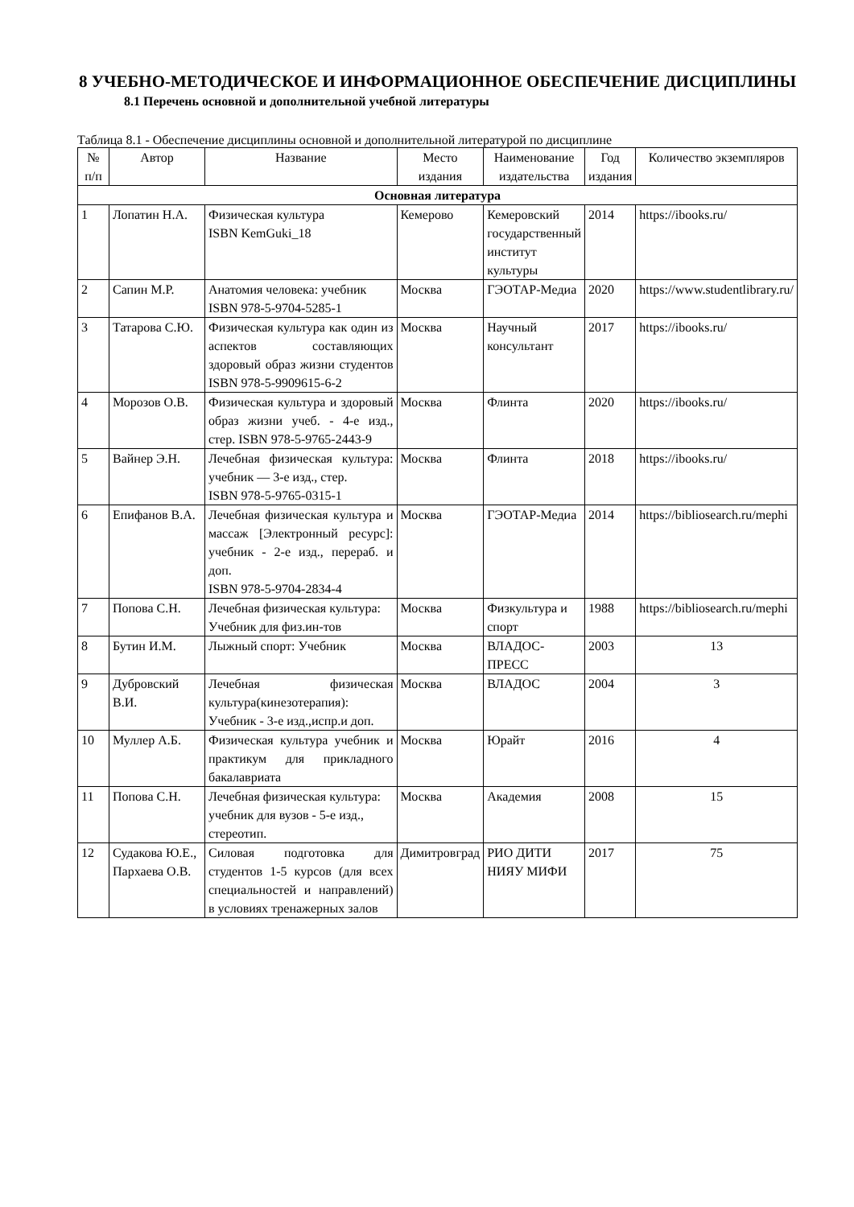8 УЧЕБНО-МЕТОДИЧЕСКОЕ И ИНФОРМАЦИОННОЕ ОБЕСПЕЧЕНИЕ ДИСЦИПЛИНЫ
8.1 Перечень основной и дополнительной учебной литературы
Таблица 8.1 - Обеспечение дисциплины основной и дополнительной литературой по дисциплине
| № п/п | Автор | Название | Место издания | Наименование издательства | Год издания | Количество экземпляров |
| --- | --- | --- | --- | --- | --- | --- |
| Основная литература | | | | | | |
| 1 | Лопатин Н.А. | Физическая культура ISBN KemGuki_18 | Кемерово | Кемеровский государственный институт культуры | 2014 | https://ibooks.ru/ |
| 2 | Сапин М.Р. | Анатомия человека: учебник ISBN 978-5-9704-5285-1 | Москва | ГЭОТАР-Медиа | 2020 | https://www.studentlibrary.ru/ |
| 3 | Татарова С.Ю. | Физическая культура как один из аспектов составляющих здоровый образ жизни студентов ISBN 978-5-9909615-6-2 | Москва | Научный консультант | 2017 | https://ibooks.ru/ |
| 4 | Морозов О.В. | Физическая культура и здоровый образ жизни учеб. - 4-е изд., стер. ISBN 978-5-9765-2443-9 | Москва | Флинта | 2020 | https://ibooks.ru/ |
| 5 | Вайнер Э.Н. | Лечебная физическая культура: учебник — 3-е изд., стер. ISBN 978-5-9765-0315-1 | Москва | Флинта | 2018 | https://ibooks.ru/ |
| 6 | Епифанов В.А. | Лечебная физическая культура и массаж [Электронный ресурс]: учебник - 2-е изд., перераб. и доп. ISBN 978-5-9704-2834-4 | Москва | ГЭОТАР-Медиа | 2014 | https://bibliosearch.ru/mephi |
| 7 | Попова С.Н. | Лечебная физическая культура: Учебник для физ.ин-тов | Москва | Физкультура и спорт | 1988 | https://bibliosearch.ru/mephi |
| 8 | Бутин И.М. | Лыжный спорт: Учебник | Москва | ВЛАДОС-ПРЕСС | 2003 | 13 |
| 9 | Дубровский В.И. | Лечебная физическая культура(кинезотерапия): Учебник - 3-е изд.,испр.и доп. | Москва | ВЛАДОС | 2004 | 3 |
| 10 | Муллер А.Б. | Физическая культура учебник и практикум для прикладного бакалавриата | Москва | Юрайт | 2016 | 4 |
| 11 | Попова С.Н. | Лечебная физическая культура: учебник для вузов - 5-е изд., стереотип. | Москва | Академия | 2008 | 15 |
| 12 | Судакова Ю.Е., Пархаева О.В. | Силовая подготовка для студентов 1-5 курсов (для всех специальностей и направлений) в условиях тренажерных залов | Димитровград | РИО ДИТИ НИЯУ МИФИ | 2017 | 75 |